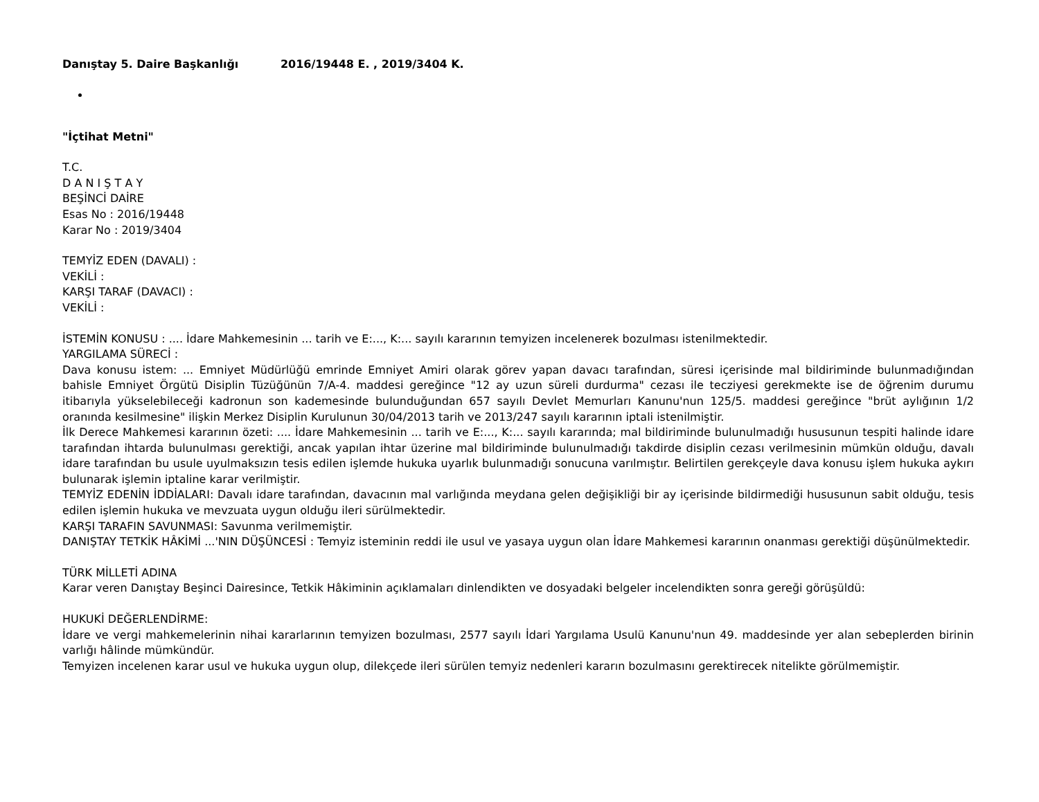Danıştay 5. Daire Başkanlığı 2016/19448 E. , 2019/3404 K.
"İçtihat Metni"
T.C.
D A N I Ş T A Y
BEŞİNCİ DAİRE
Esas No : 2016/19448
Karar No : 2019/3404
TEMYİZ EDEN (DAVALI) :
VEKİLİ :
KARŞI TARAF (DAVACI) :
VEKİLİ :
İSTEMİN KONUSU : .... İdare Mahkemesinin ... tarih ve E:..., K:... sayılı kararının temyizen incelenerek bozulması istenilmektedir.
YARGILAMA SÜRECİ :
Dava konusu istem: ... Emniyet Müdürlüğü emrinde Emniyet Amiri olarak görev yapan davacı tarafından, süresi içerisinde mal bildiriminde bulunmadığından bahisle Emniyet Örgütü Disiplin Tüzüğünün 7/A-4. maddesi gereğince "12 ay uzun süreli durdurma" cezası ile tecziyesi gerekmekte ise de öğrenim durumu itibarıyla yükselebileceği kadronun son kademesinde bulunduğundan 657 sayılı Devlet Memurları Kanunu'nun 125/5. maddesi gereğince "brüt aylığının 1/2 oranında kesilmesine" ilişkin Merkez Disiplin Kurulunun 30/04/2013 tarih ve 2013/247 sayılı kararının iptali istenilmiştir.
İlk Derece Mahkemesi kararının özeti: .... İdare Mahkemesinin ... tarih ve E:..., K:... sayılı kararında; mal bildiriminde bulunulmadığı hususunun tespiti halinde idare tarafından ihtarda bulunulması gerektiği, ancak yapılan ihtar üzerine mal bildiriminde bulunulmadığı takdirde disiplin cezası verilmesinin mümkün olduğu, davalı idare tarafından bu usule uyulmaksızın tesis edilen işlemde hukuka uyarlık bulunmadığı sonucuna varılmıştır. Belirtilen gerekçeyle dava konusu işlem hukuka aykırı bulunarak işlemin iptaline karar verilmiştir.
TEMYİZ EDENİN İDDİALARI: Davalı idare tarafından, davacının mal varlığında meydana gelen değişikliği bir ay içerisinde bildirmediği hususunun sabit olduğu, tesis edilen işlemin hukuka ve mevzuata uygun olduğu ileri sürülmektedir.
KARŞI TARAFIN SAVUNMASI: Savunma verilmemiştir.
DANIŞTAY TETKİK HÂKİMİ ...'NIN DÜŞÜNCESİ : Temyiz isteminin reddi ile usul ve yasaya uygun olan İdare Mahkemesi kararının onanması gerektiği düşünülmektedir.
TÜRK MİLLETİ ADINA
Karar veren Danıştay Beşinci Dairesince, Tetkik Hâkiminin açıklamaları dinlendikten ve dosyadaki belgeler incelendikten sonra gereği görüşüldü:
HUKUKİ DEĞERLENDİRME:
İdare ve vergi mahkemelerinin nihai kararlarının temyizen bozulması, 2577 sayılı İdari Yargılama Usulü Kanunu'nun 49. maddesinde yer alan sebeplerden birinin varlığı hâlinde mümkündür.
Temyizen incelenen karar usul ve hukuka uygun olup, dilekçede ileri sürülen temyiz nedenleri kararın bozulmasını gerektirecek nitelikte görülmemiştir.